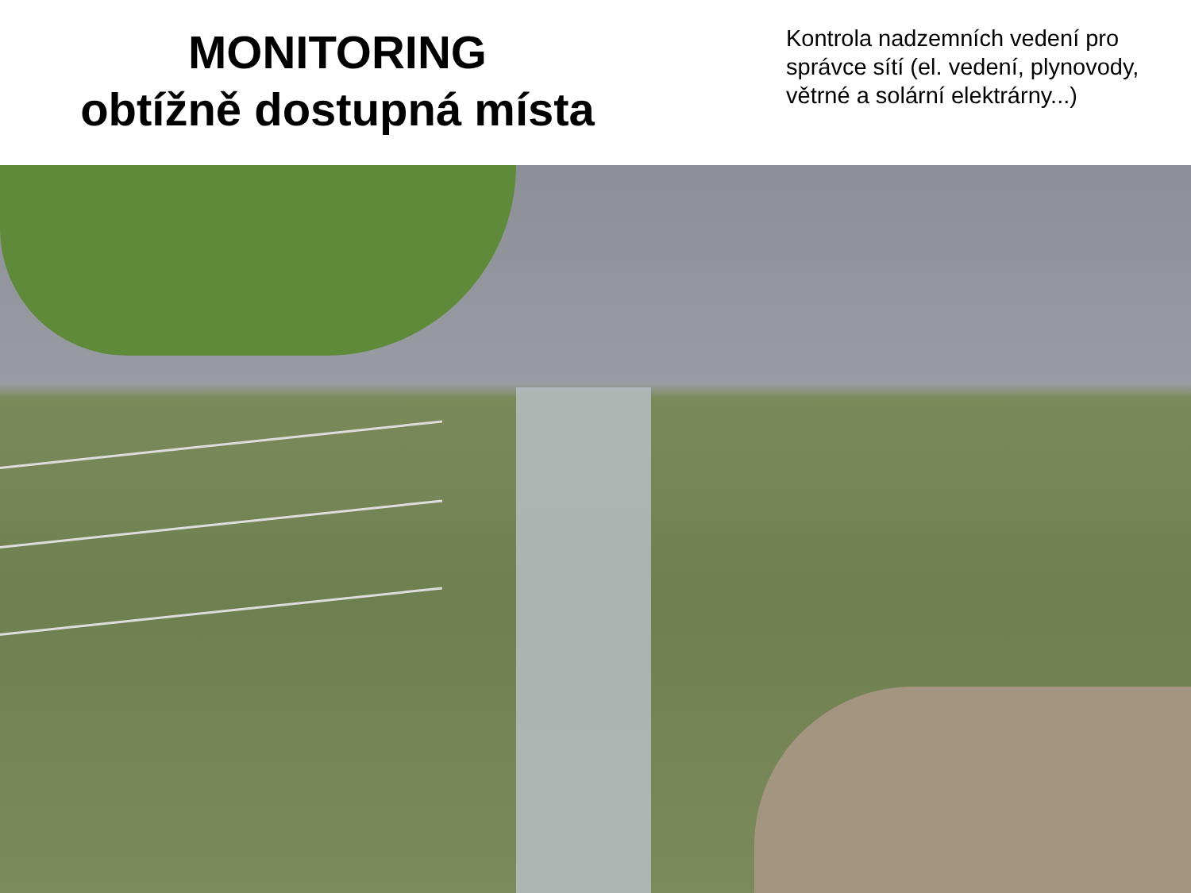MONITORING
obtížně dostupná místa
Kontrola nadzemních vedení pro správce sítí (el. vedení, plynovody, větrné a solární elektrárny...)